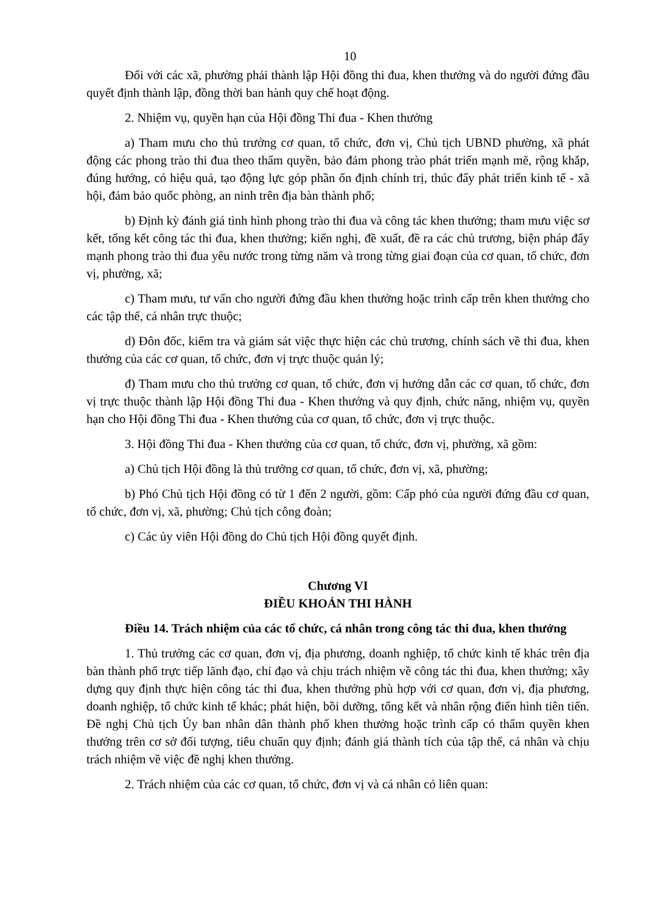10
Đối với các xã, phường phải thành lập Hội đồng thi đua, khen thưởng và do người đứng đầu quyết định thành lập, đồng thời ban hành quy chế hoạt động.
2. Nhiệm vụ, quyền hạn của Hội đồng Thi đua - Khen thưởng
a) Tham mưu cho thủ trưởng cơ quan, tổ chức, đơn vị, Chủ tịch UBND phường, xã phát động các phong trào thi đua theo thẩm quyền, bảo đảm phong trào phát triển mạnh mẽ, rộng khắp, đúng hướng, có hiệu quả, tạo động lực góp phần ổn định chính trị, thúc đẩy phát triển kinh tế - xã hội, đảm bảo quốc phòng, an ninh trên địa bàn thành phố;
b) Định kỳ đánh giá tình hình phong trào thi đua và công tác khen thưởng; tham mưu việc sơ kết, tổng kết công tác thi đua, khen thưởng; kiến nghị, đề xuất, đề ra các chủ trương, biện pháp đẩy mạnh phong trào thi đua yêu nước trong từng năm và trong từng giai đoạn của cơ quan, tổ chức, đơn vị, phường, xã;
c) Tham mưu, tư vấn cho người đứng đầu khen thưởng hoặc trình cấp trên khen thưởng cho các tập thể, cá nhân trực thuộc;
d) Đôn đốc, kiểm tra và giám sát việc thực hiện các chủ trương, chính sách về thi đua, khen thưởng của các cơ quan, tổ chức, đơn vị trực thuộc quản lý;
đ) Tham mưu cho thủ trưởng cơ quan, tổ chức, đơn vị hướng dẫn các cơ quan, tổ chức, đơn vị trực thuộc thành lập Hội đồng Thi đua - Khen thưởng và quy định, chức năng, nhiệm vụ, quyền hạn cho Hội đồng Thi đua - Khen thưởng của cơ quan, tổ chức, đơn vị trực thuộc.
3. Hội đồng Thi đua - Khen thưởng của cơ quan, tổ chức, đơn vị, phường, xã gồm:
a) Chủ tịch Hội đồng là thủ trưởng cơ quan, tổ chức, đơn vị, xã, phường;
b) Phó Chủ tịch Hội đồng có từ 1 đến 2 người, gồm: Cấp phó của người đứng đầu cơ quan, tổ chức, đơn vị, xã, phường; Chủ tịch công đoàn;
c) Các ủy viên Hội đồng do Chủ tịch Hội đồng quyết định.
Chương VI
ĐIỀU KHOẢN THI HÀNH
Điều 14. Trách nhiệm của các tổ chức, cá nhân trong công tác thi đua, khen thưởng
1. Thủ trưởng các cơ quan, đơn vị, địa phương, doanh nghiệp, tổ chức kinh tế khác trên địa bàn thành phố trực tiếp lãnh đạo, chỉ đạo và chịu trách nhiệm về công tác thi đua, khen thưởng; xây dựng quy định thực hiện công tác thi đua, khen thưởng phù hợp với cơ quan, đơn vị, địa phương, doanh nghiệp, tổ chức kinh tế khác; phát hiện, bồi dưỡng, tổng kết và nhân rộng điển hình tiên tiến. Đề nghị Chủ tịch Ủy ban nhân dân thành phố khen thưởng hoặc trình cấp có thẩm quyền khen thưởng trên cơ sở đối tượng, tiêu chuẩn quy định; đánh giá thành tích của tập thể, cá nhân và chịu trách nhiệm về việc đề nghị khen thưởng.
2. Trách nhiệm của các cơ quan, tổ chức, đơn vị và cá nhân có liên quan: